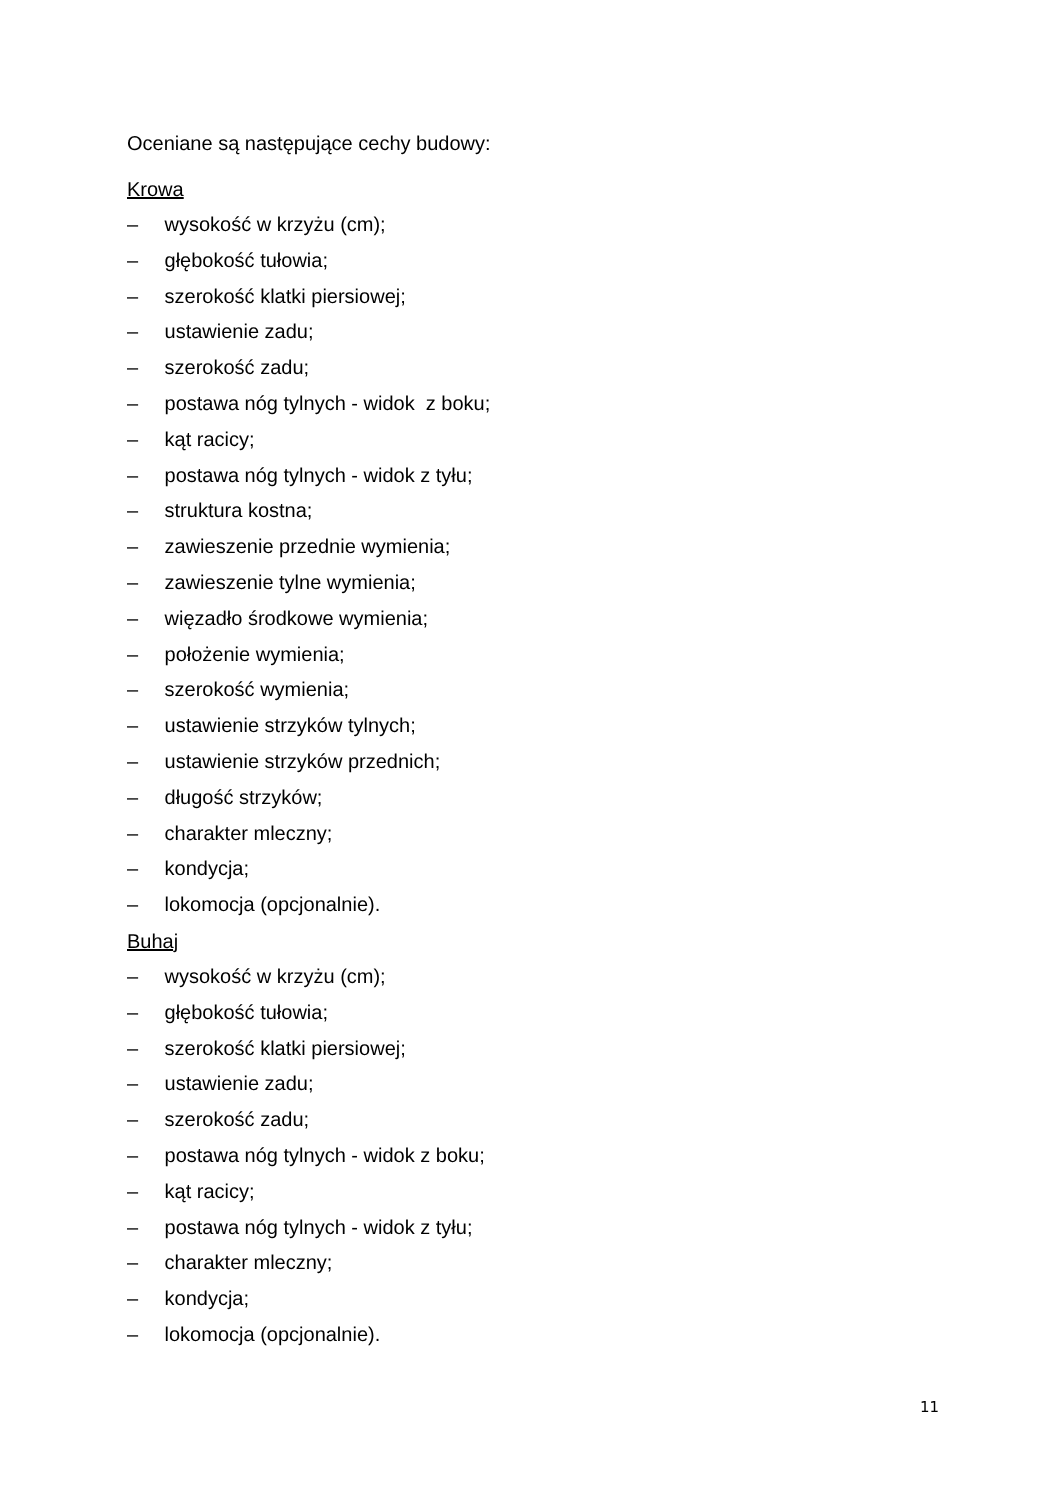Oceniane są następujące cechy budowy:
Krowa
– wysokość w krzyżu (cm);
– głębokość tułowia;
– szerokość klatki piersiowej;
– ustawienie zadu;
– szerokość zadu;
– postawa nóg tylnych - widok z boku;
– kąt racicy;
– postawa nóg tylnych - widok z tyłu;
– struktura kostna;
– zawieszenie przednie wymienia;
– zawieszenie tylne wymienia;
– więzadło środkowe wymienia;
– położenie wymienia;
– szerokość wymienia;
– ustawienie strzyków tylnych;
– ustawienie strzyków przednich;
– długość strzyków;
– charakter mleczny;
– kondycja;
– lokomocja (opcjonalnie).
Buhaj
– wysokość w krzyżu (cm);
– głębokość tułowia;
– szerokość klatki piersiowej;
– ustawienie zadu;
– szerokość zadu;
– postawa nóg tylnych - widok z boku;
– kąt racicy;
– postawa nóg tylnych - widok z tyłu;
– charakter mleczny;
– kondycja;
– lokomocja (opcjonalnie).
11